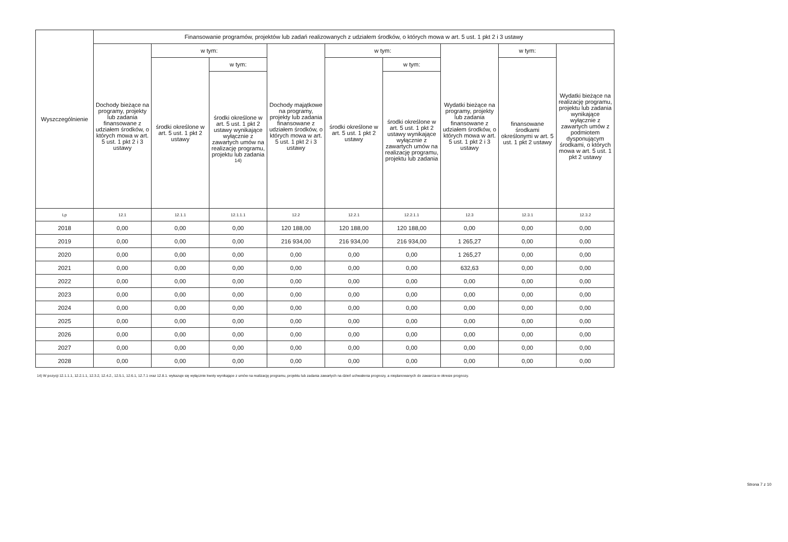| Wyszczególnienie | Finansowanie programów, projektów lub zadań realizowanych z udziałem środków, o których mowa w art. 5 ust. 1 pkt 2 i 3 ustawy | | | | | | | | |
| --- | --- | --- | --- | --- | --- | --- | --- | --- | --- |
| | Dochody bieżące na programy, projekty lub zadania finansowane z udziałem środków, o których mowa w art. 5 ust. 1 pkt 2 i 3 ustawy | w tym: | | Dochody majątkowe na programy, projekty lub zadania finansowane z udziałem środków, o których mowa w art. 5 ust. 1 pkt 2 i 3 ustawy | w tym: | | Wydatki bieżące na programy, projekty lub zadania finansowane z udziałem środków, o których mowa w art. 5 ust. 1 pkt 2 i 3 ustawy | w tym: | Wydatki bieżące na realizację programu, projektu lub zadania wynikające wyłącznie z zawartych umów z podmiotem dysponującym środkami, o których mowa w art. 5 ust. 1 pkt 2 ustawy |
| | | środki określone w art. 5 ust. 1 pkt 2 ustawy | w tym: | | środki określone w art. 5 ust. 1 pkt 2 ustawy | w tym: | | finansowane środkami określonymi w art. 5 ust. 1 pkt 2 ustawy | |
| | | | środki określone w art. 5 ust. 1 pkt 2 ustawy wynikające wyłącznie z zawartych umów na realizację programu, projektu lub zadania <sup>14)</sup> | | | środki określone w art. 5 ust. 1 pkt 2 ustawy wynikające wyłącznie z zawartych umów na realizację programu, projektu lub zadania | | | |
| Lp | 12.1 | 12.1.1 | 12.1.1.1 | 12.2 | 12.2.1 | 12.2.1.1 | 12.3 | 12.3.1 | 12.3.2 |
| 2018 | 0,00 | 0,00 | 0,00 | 120 188,00 | 120 188,00 | 120 188,00 | 0,00 | 0,00 | 0,00 |
| 2019 | 0,00 | 0,00 | 0,00 | 216 934,00 | 216 934,00 | 216 934,00 | 1 265,27 | 0,00 | 0,00 |
| 2020 | 0,00 | 0,00 | 0,00 | 0,00 | 0,00 | 0,00 | 1 265,27 | 0,00 | 0,00 |
| 2021 | 0,00 | 0,00 | 0,00 | 0,00 | 0,00 | 0,00 | 632,63 | 0,00 | 0,00 |
| 2022 | 0,00 | 0,00 | 0,00 | 0,00 | 0,00 | 0,00 | 0,00 | 0,00 | 0,00 |
| 2023 | 0,00 | 0,00 | 0,00 | 0,00 | 0,00 | 0,00 | 0,00 | 0,00 | 0,00 |
| 2024 | 0,00 | 0,00 | 0,00 | 0,00 | 0,00 | 0,00 | 0,00 | 0,00 | 0,00 |
| 2025 | 0,00 | 0,00 | 0,00 | 0,00 | 0,00 | 0,00 | 0,00 | 0,00 | 0,00 |
| 2026 | 0,00 | 0,00 | 0,00 | 0,00 | 0,00 | 0,00 | 0,00 | 0,00 | 0,00 |
| 2027 | 0,00 | 0,00 | 0,00 | 0,00 | 0,00 | 0,00 | 0,00 | 0,00 | 0,00 |
| 2028 | 0,00 | 0,00 | 0,00 | 0,00 | 0,00 | 0,00 | 0,00 | 0,00 | 0,00 |
14) W pozycji 12.1.1.1, 12.2.1.1, 12.3.2, 12.4.2., 12.5.1, 12.6.1, 12.7.1 oraz 12.8.1. wykazuje się wyłącznie kwoty wynikające z umów na realizację programu, projektu lub zadania zawartych na dzień uchwalenia prognozy, a nieplanowanych do zawarcia w okresie prognozy.
Strona 7 z 10